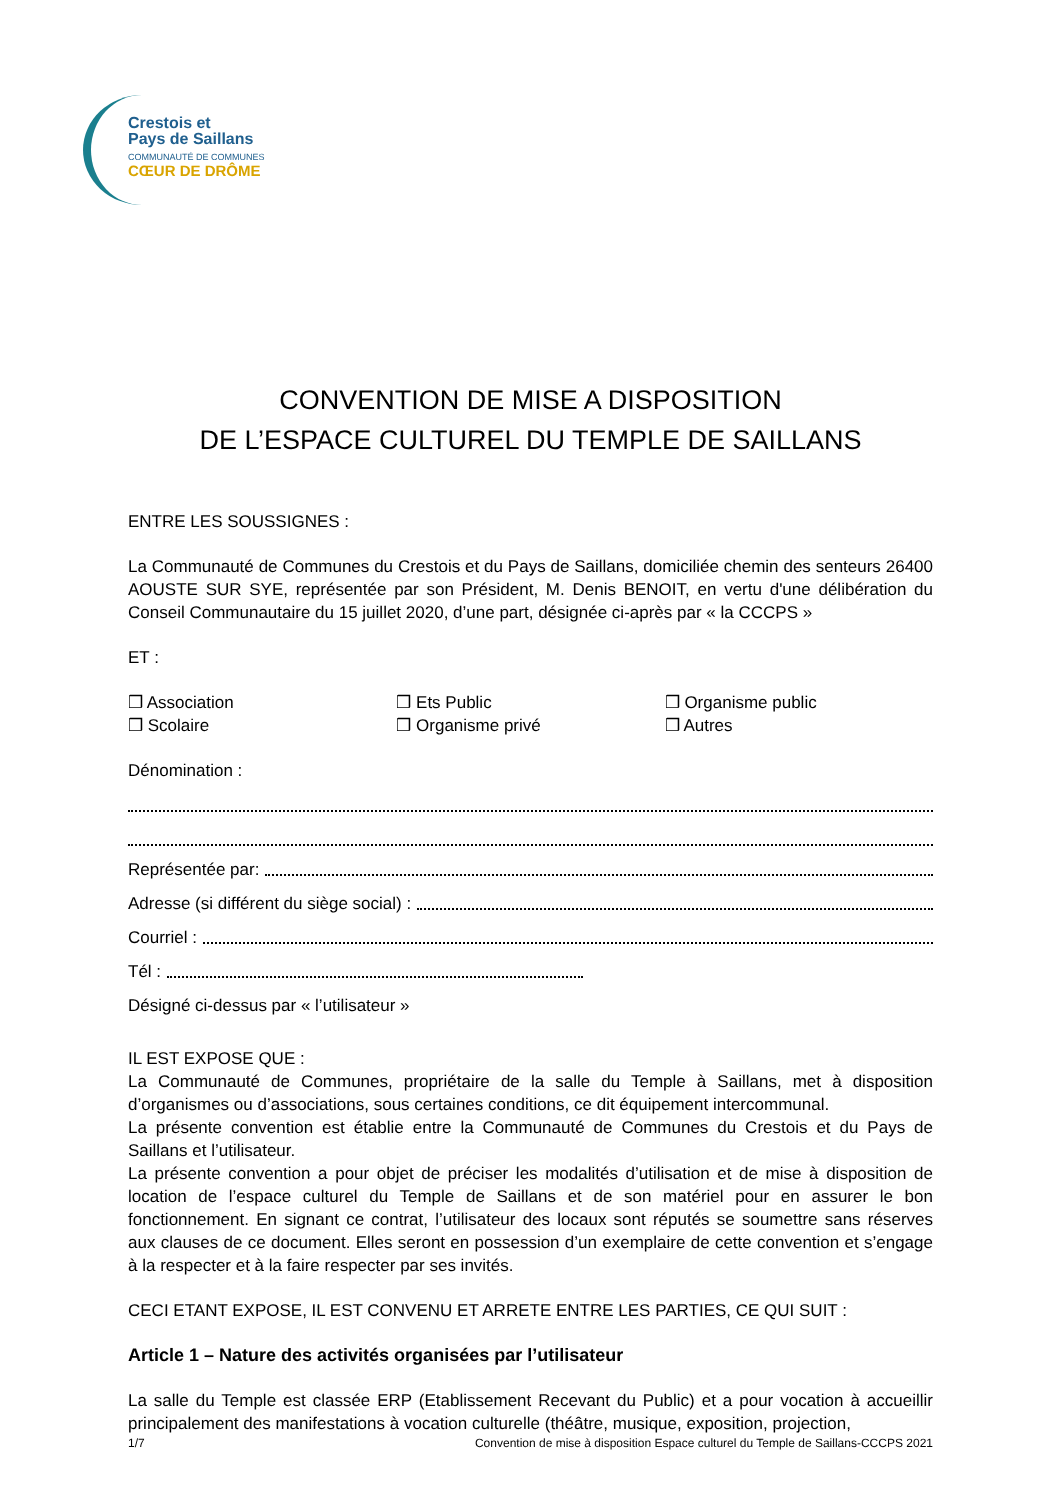Crestois et
Pays de Saillans
COMMUNAUTÉ DE COMMUNES
CŒUR DE DRÔME
CONVENTION DE MISE A DISPOSITION
DE L’ESPACE CULTUREL DU TEMPLE DE SAILLANS
ENTRE LES SOUSSIGNES :
La Communauté de Communes du Crestois et du Pays de Saillans, domiciliée chemin des senteurs 26400 AOUSTE SUR SYE, représentée par son Président, M. Denis BENOIT, en vertu d'une délibération du Conseil Communautaire du 15 juillet 2020, d’une part, désignée ci-après par « la CCCPS »
ET :
❒ Association ❒ Ets Public ❒ Organisme public
❒ Scolaire ❒ Organisme privé ❒ Autres
Dénomination :
Représentée par:
Adresse (si différent du siège social) :
Courriel :
Tél :
Désigné ci-dessus par « l’utilisateur »
IL EST EXPOSE QUE :
La Communauté de Communes, propriétaire de la salle du Temple à Saillans, met à disposition d’organismes ou d’associations, sous certaines conditions, ce dit équipement intercommunal.
La présente convention est établie entre la Communauté de Communes du Crestois et du Pays de Saillans et l’utilisateur.
La présente convention a pour objet de préciser les modalités d’utilisation et de mise à disposition de location de l’espace culturel du Temple de Saillans et de son matériel pour en assurer le bon fonctionnement. En signant ce contrat, l’utilisateur des locaux sont réputés se soumettre sans réserves aux clauses de ce document. Elles seront en possession d’un exemplaire de cette convention et s’engage à la respecter et à la faire respecter par ses invités.
CECI ETANT EXPOSE, IL EST CONVENU ET ARRETE ENTRE LES PARTIES, CE QUI SUIT :
Article 1 – Nature des activités organisées par l’utilisateur
La salle du Temple est classée ERP (Etablissement Recevant du Public) et a pour vocation à accueillir principalement des manifestations à vocation culturelle (théâtre, musique, exposition, projection,
1/7 Convention de mise à disposition Espace culturel du Temple de Saillans-CCCPS 2021